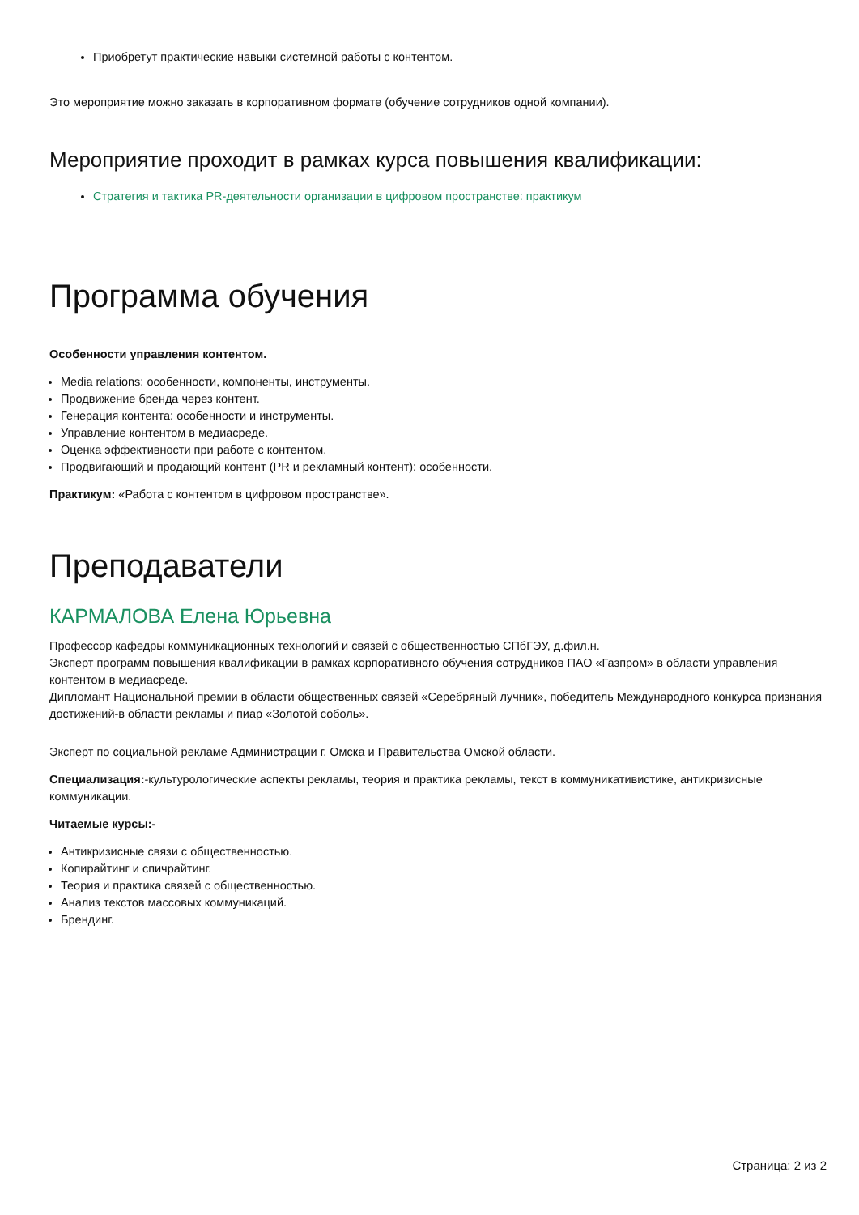Приобретут практические навыки системной работы с контентом.
Это мероприятие можно заказать в корпоративном формате (обучение сотрудников одной компании).
Мероприятие проходит в рамках курса повышения квалификации:
Стратегия и тактика PR-деятельности организации в цифровом пространстве: практикум
Программа обучения
Особенности управления контентом.
Media relations: особенности, компоненты, инструменты.
Продвижение бренда через контент.
Генерация контента: особенности и инструменты.
Управление контентом в медиасреде.
Оценка эффективности при работе с контентом.
Продвигающий и продающий контент (PR и рекламный контент): особенности.
Практикум: «Работа с контентом в цифровом пространстве».
Преподаватели
КАРМАЛОВА Елена Юрьевна
Профессор кафедры коммуникационных технологий и связей с общественностью СПбГЭУ, д.фил.н.
Эксперт программ повышения квалификации в рамках корпоративного обучения сотрудников ПАО «Газпром» в области управления контентом в медиасреде.
Дипломант Национальной премии в области общественных связей «Серебряный лучник», победитель Международного конкурса признания достижений-в области рекламы и пиар «Золотой соболь».
Эксперт по социальной рекламе Администрации г. Омска и Правительства Омской области.
Специализация:-культурологические аспекты рекламы, теория и практика рекламы, текст в коммуникативистике, антикризисные коммуникации.
Читаемые курсы:-
Антикризисные связи с общественностью.
Копирайтинг и спичрайтинг.
Теория и практика связей с общественностью.
Анализ текстов массовых коммуникаций.
Брендинг.
Страница: 2 из 2